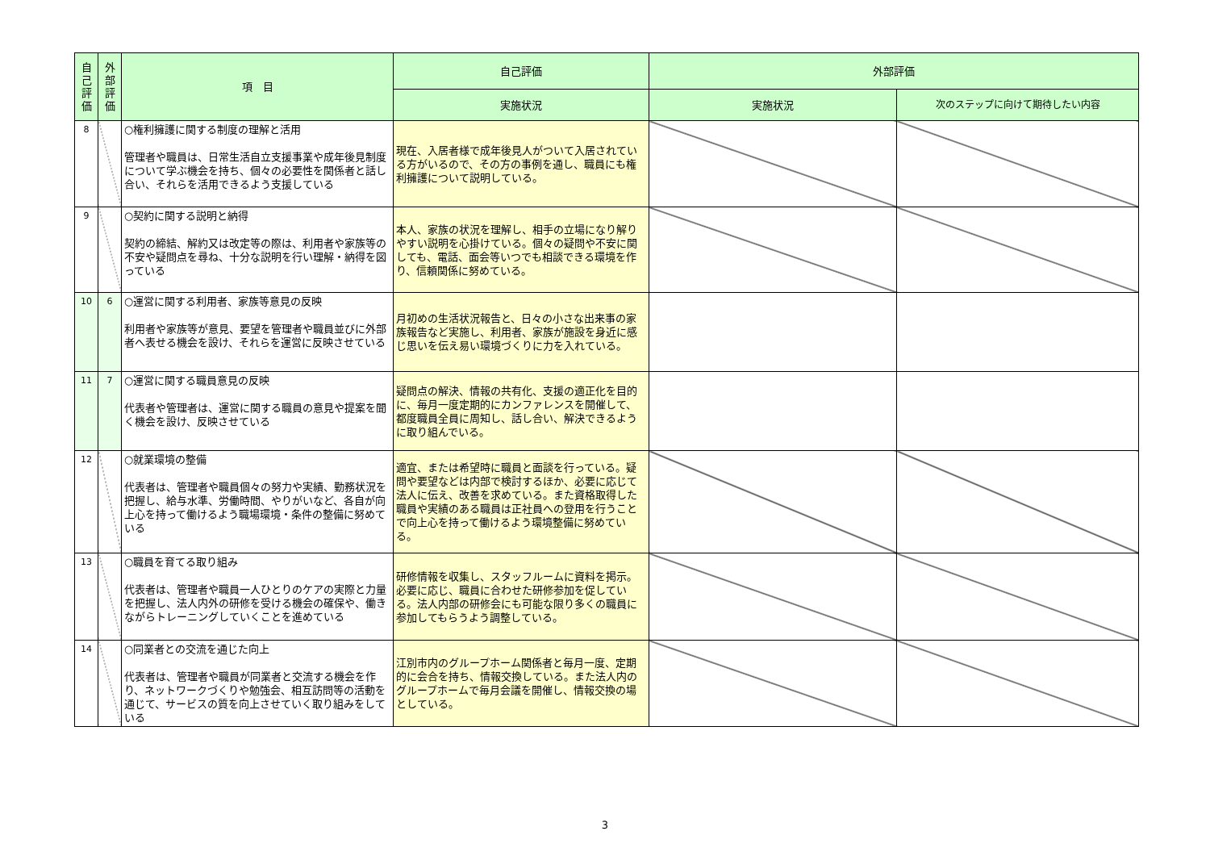| 自己評価 | 外部評価 | 項 目 | 自己評価 | 外部評価 | |
| --- | --- | --- | --- | --- | --- |
| | | | 実施状況 | 実施状況 | 次のステップに向けて期待したい内容 |
| 8 | | ○権利擁護に関する制度の理解と活用 管理者や職員は、日常生活自立支援事業や成年後見制度について学ぶ機会を持ち、個々の必要性を関係者と話し合い、それらを活用できるよう支援している | 現在、入居者様で成年後見人がついて入居されている方がいるので、その方の事例を通し、職員にも権利擁護について説明している。 | | |
| 9 | | ○契約に関する説明と納得 契約の締結、解約又は改定等の際は、利用者や家族等の不安や疑問点を尋ね、十分な説明を行い理解・納得を図っている | 本人、家族の状況を理解し、相手の立場になり解りやすい説明を心掛けている。個々の疑問や不安に関しても、電話、面会等いつでも相談できる環境を作り、信頼関係に努めている。 | | |
| 10 | 6 | ○運営に関する利用者、家族等意見の反映 利用者や家族等が意見、要望を管理者や職員並びに外部者へ表せる機会を設け、それらを運営に反映させている | 月初めの生活状況報告と、日々の小さな出来事の家族報告など実施し、利用者、家族が施設を身近に感じ思いを伝え易い環境づくりに力を入れている。 | | |
| 11 | 7 | ○運営に関する職員意見の反映 代表者や管理者は、運営に関する職員の意見や提案を聞く機会を設け、反映させている | 疑問点の解決、情報の共有化、支援の適正化を目的に、毎月一度定期的にカンファレンスを開催して、都度職員全員に周知し、話し合い、解決できるように取り組んでいる。 | | |
| 12 | | ○就業環境の整備 代表者は、管理者や職員個々の努力や実績、勤務状況を把握し、給与水準、労働時間、やりがいなど、各自が向上心を持って働けるよう職場環境・条件の整備に努めている | 適宜、または希望時に職員と面談を行っている。疑問や要望などは内部で検討するほか、必要に応じて法人に伝え、改善を求めている。また資格取得した職員や実績のある職員は正社員への登用を行うことで向上心を持って働けるよう環境整備に努めている。 | | |
| 13 | | ○職員を育てる取り組み 代表者は、管理者や職員一人ひとりのケアの実際と力量を把握し、法人内外の研修を受ける機会の確保や、働きながらトレーニングしていくことを進めている | 研修情報を収集し、スタッフルームに資料を掲示。必要に応じ、職員に合わせた研修参加を促している。法人内部の研修会にも可能な限り多くの職員に参加してもらうよう調整している。 | | |
| 14 | | ○同業者との交流を通じた向上 代表者は、管理者や職員が同業者と交流する機会を作り、ネットワークづくりや勉強会、相互訪問等の活動を通じて、サービスの質を向上させていく取り組みをしている | 江別市内のグループホーム関係者と毎月一度、定期的に会合を持ち、情報交換している。また法人内のグループホームで毎月会議を開催し、情報交換の場としている。 | | |
3